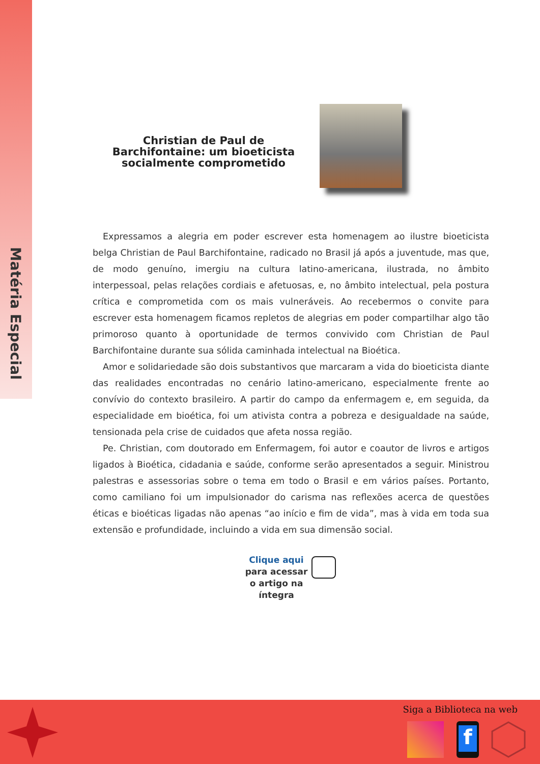Matéria Especial
Christian de Paul de Barchifontaine: um bioeticista socialmente comprometido
Expressamos a alegria em poder escrever esta homenagem ao ilustre bioeticista belga Christian de Paul Barchifontaine, radicado no Brasil já após a juventude, mas que, de modo genuíno, imergiu na cultura latino-americana, ilustrada, no âmbito interpessoal, pelas relações cordiais e afetuosas, e, no âmbito intelectual, pela postura crítica e comprometida com os mais vulneráveis. Ao recebermos o convite para escrever esta homenagem ficamos repletos de alegrias em poder compartilhar algo tão primoroso quanto à oportunidade de termos convivido com Christian de Paul Barchifontaine durante sua sólida caminhada intelectual na Bioética.
Amor e solidariedade são dois substantivos que marcaram a vida do bioeticista diante das realidades encontradas no cenário latino-americano, especialmente frente ao convívio do contexto brasileiro. A partir do campo da enfermagem e, em seguida, da especialidade em bioética, foi um ativista contra a pobreza e desigualdade na saúde, tensionada pela crise de cuidados que afeta nossa região.
Pe. Christian, com doutorado em Enfermagem, foi autor e coautor de livros e artigos ligados à Bioética, cidadania e saúde, conforme serão apresentados a seguir. Ministrou palestras e assessorias sobre o tema em todo o Brasil e em vários países. Portanto, como camiliano foi um impulsionador do carisma nas reflexões acerca de questões éticas e bioéticas ligadas não apenas “ao início e fim de vida”, mas à vida em toda sua extensão e profundidade, incluindo a vida em sua dimensão social.
Clique aqui
para acessar o artigo na íntegra
Siga a Biblioteca na web
f